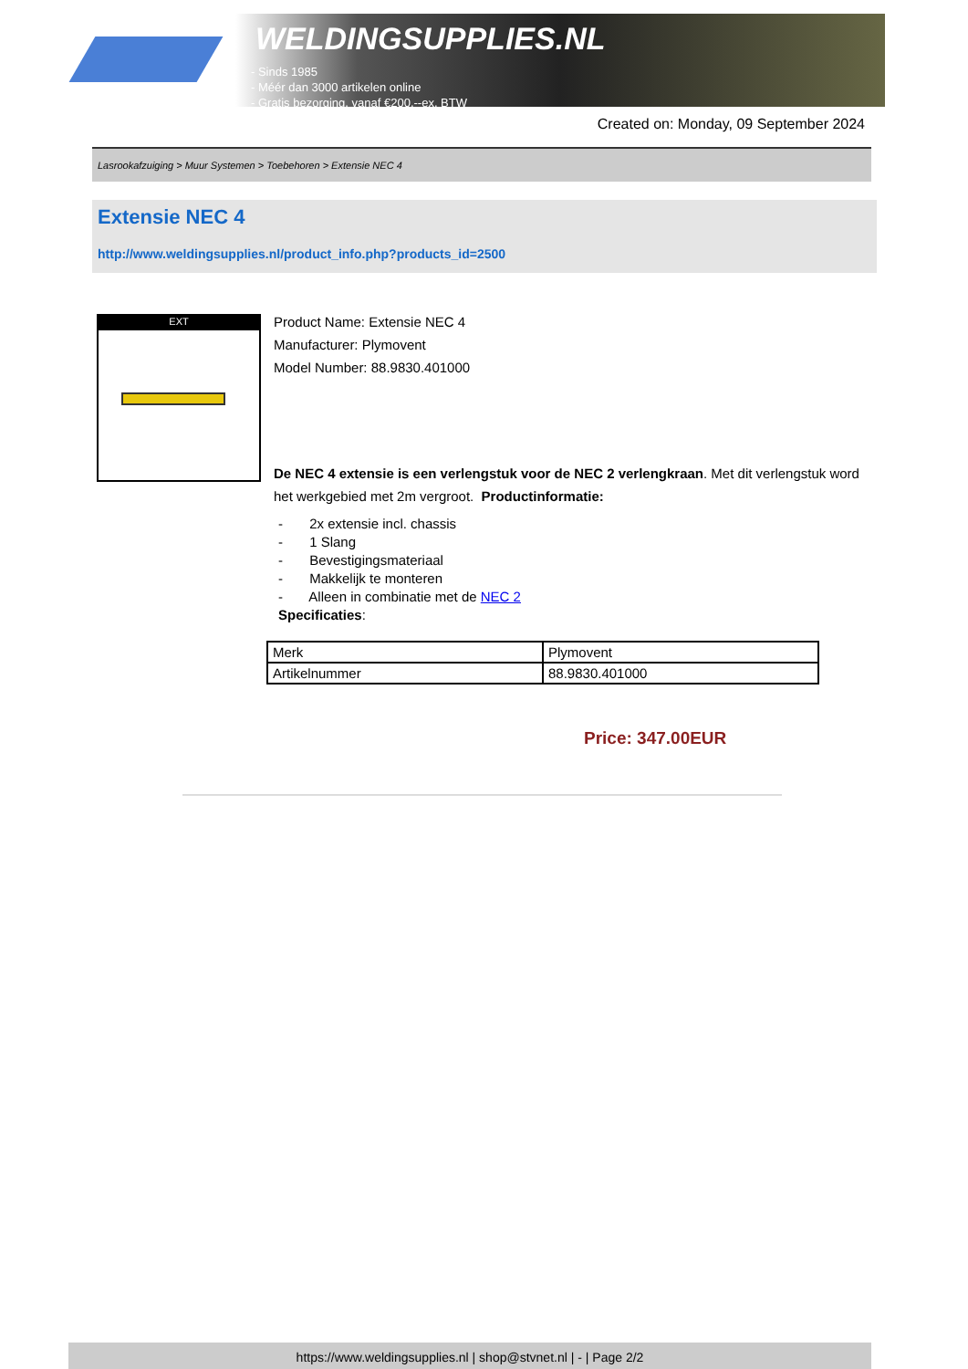WELDINGSUPPLIES.NL
- Sinds 1985
- Méér dan 3000 artikelen online
- Gratis bezorging, vanaf €200,--ex. BTW
Created on: Monday, 09 September 2024
Lasrookafzuiging > Muur Systemen > Toebehoren > Extensie NEC 4
Extensie NEC 4
http://www.weldingsupplies.nl/product_info.php?products_id=2500
EXT
Product Name: Extensie NEC 4
Manufacturer: Plymovent
Model Number: 88.9830.401000
De NEC 4 extensie is een verlengstuk voor de NEC 2 verlengkraan. Met dit verlengstuk word het werkgebied met 2m vergroot. Productinformatie:
- 2x extensie incl. chassis
- 1 Slang
- Bevestigingsmateriaal
- Makkelijk te monteren
- Alleen in combinatie met de NEC 2
Specificaties:
| Merk | Plymovent |
| Artikelnummer | 88.9830.401000 |
Price: 347.00EUR
https://www.weldingsupplies.nl | shop@stvnet.nl | - | Page 2/2